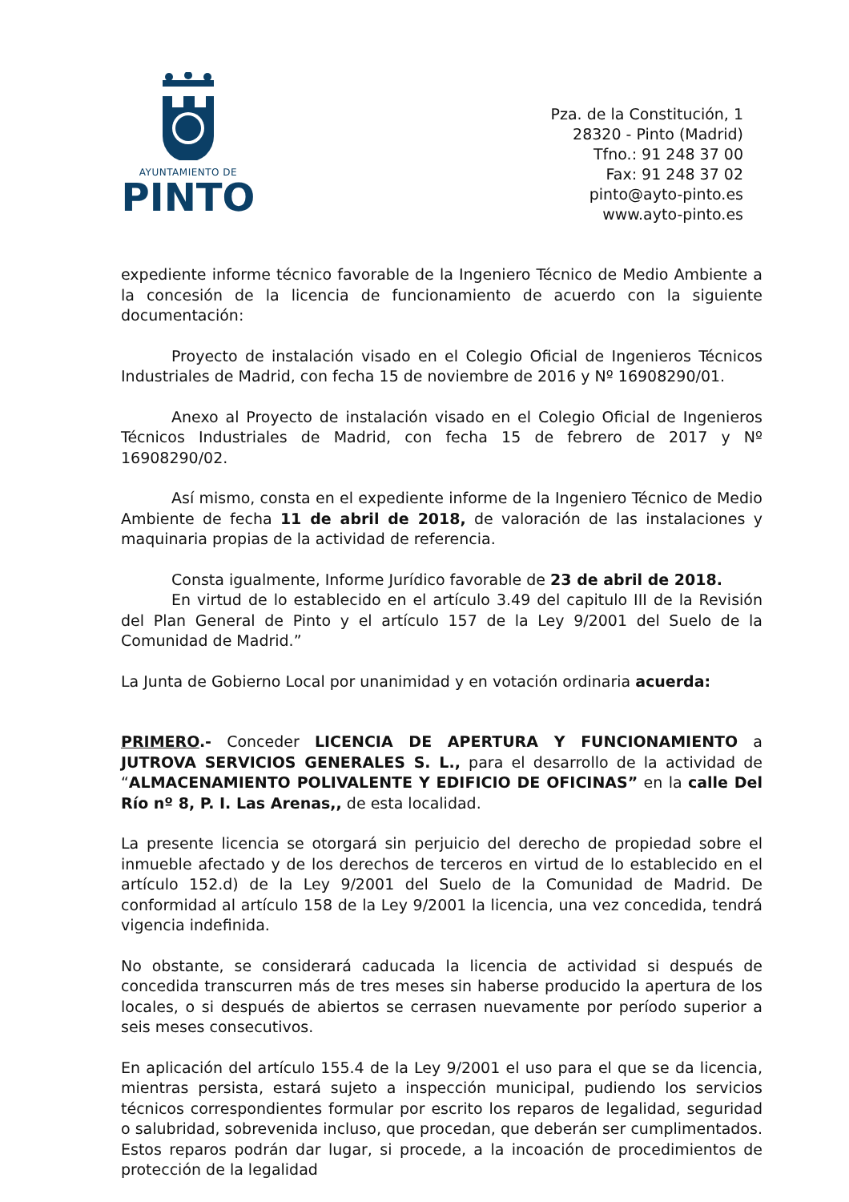AYUNTAMIENTO DE
PINTO
Pza. de la Constitución, 1
28320 - Pinto (Madrid)
Tfno.: 91 248 37 00
Fax: 91 248 37 02
pinto@ayto-pinto.es
www.ayto-pinto.es
expediente informe técnico favorable de la Ingeniero Técnico de Medio Ambiente a la concesión de la licencia de funcionamiento de acuerdo con la siguiente documentación:
Proyecto de instalación visado en el Colegio Oficial de Ingenieros Técnicos Industriales de Madrid, con fecha 15 de noviembre de 2016 y Nº 16908290/01.
Anexo al Proyecto de instalación visado en el Colegio Oficial de Ingenieros Técnicos Industriales de Madrid, con fecha 15 de febrero de 2017 y Nº 16908290/02.
Así mismo, consta en el expediente informe de la Ingeniero Técnico de Medio Ambiente de fecha 11 de abril de 2018, de valoración de las instalaciones y maquinaria propias de la actividad de referencia.
Consta igualmente, Informe Jurídico favorable de 23 de abril de 2018.
En virtud de lo establecido en el artículo 3.49 del capitulo III de la Revisión del Plan General de Pinto y el artículo 157 de la Ley 9/2001 del Suelo de la Comunidad de Madrid.”
La Junta de Gobierno Local por unanimidad y en votación ordinaria acuerda:
PRIMERO.- Conceder LICENCIA DE APERTURA Y FUNCIONAMIENTO a JUTROVA SERVICIOS GENERALES S. L., para el desarrollo de la actividad de “ALMACENAMIENTO POLIVALENTE Y EDIFICIO DE OFICINAS” en la calle Del Río nº 8, P. I. Las Arenas,, de esta localidad.
La presente licencia se otorgará sin perjuicio del derecho de propiedad sobre el inmueble afectado y de los derechos de terceros en virtud de lo establecido en el artículo 152.d) de la Ley 9/2001 del Suelo de la Comunidad de Madrid. De conformidad al artículo 158 de la Ley 9/2001 la licencia, una vez concedida, tendrá vigencia indefinida.
No obstante, se considerará caducada la licencia de actividad si después de concedida transcurren más de tres meses sin haberse producido la apertura de los locales, o si después de abiertos se cerrasen nuevamente por período superior a seis meses consecutivos.
En aplicación del artículo 155.4 de la Ley 9/2001 el uso para el que se da licencia, mientras persista, estará sujeto a inspección municipal, pudiendo los servicios técnicos correspondientes formular por escrito los reparos de legalidad, seguridad o salubridad, sobrevenida incluso, que procedan, que deberán ser cumplimentados. Estos reparos podrán dar lugar, si procede, a la incoación de procedimientos de protección de la legalidad